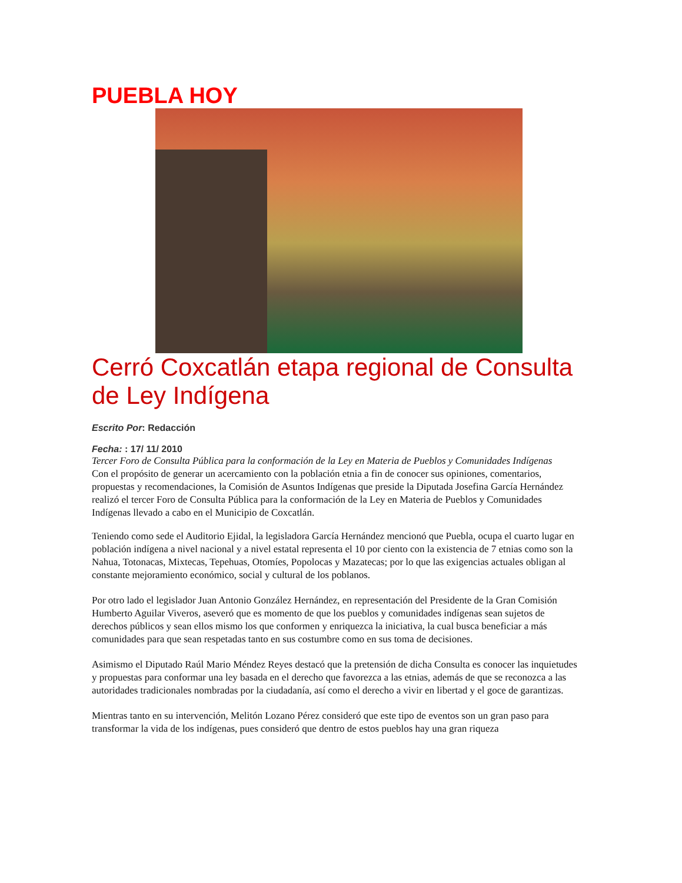PUEBLA HOY
Cerró Coxcatlán etapa regional de Consulta de Ley Indígena
Escrito Por: Redacción
Fecha: : 17/ 11/ 2010
Tercer Foro de Consulta Pública para la conformación de la Ley en Materia de Pueblos y Comunidades Indígenas
Con el propósito de generar un acercamiento con la población etnia a fin de conocer sus opiniones, comentarios, propuestas y recomendaciones, la Comisión de Asuntos Indígenas que preside la Diputada Josefina García Hernández realizó el tercer Foro de Consulta Pública para la conformación de la Ley en Materia de Pueblos y Comunidades Indígenas llevado a cabo en el Municipio de Coxcatlán.
Teniendo como sede el Auditorio Ejidal, la legisladora García Hernández mencionó que Puebla, ocupa el cuarto lugar en población indígena a nivel nacional y a nivel estatal representa el 10 por ciento con la existencia de 7 etnias como son la Nahua, Totonacas, Mixtecas, Tepehuas, Otomíes, Popolocas y Mazatecas; por lo que las exigencias actuales obligan al constante mejoramiento económico, social y cultural de los poblanos.
Por otro lado el legislador Juan Antonio González Hernández, en representación del Presidente de la Gran Comisión Humberto Aguilar Viveros, aseveró que es momento de que los pueblos y comunidades indígenas sean sujetos de derechos públicos y sean ellos mismo los que conformen y enriquezca la iniciativa, la cual busca beneficiar a más comunidades para que sean respetadas tanto en sus costumbre como en sus toma de decisiones.
Asimismo el Diputado Raúl Mario Méndez Reyes destacó que la pretensión de dicha Consulta es conocer las inquietudes y propuestas para conformar una ley basada en el derecho que favorezca a las etnias, además de que se reconozca a las autoridades tradicionales nombradas por la ciudadanía, así como el derecho a vivir en libertad y el goce de garantizas.
Mientras tanto en su intervención, Melitón Lozano Pérez consideró que este tipo de eventos son un gran paso para transformar la vida de los indígenas, pues consideró que dentro de estos pueblos hay una gran riqueza